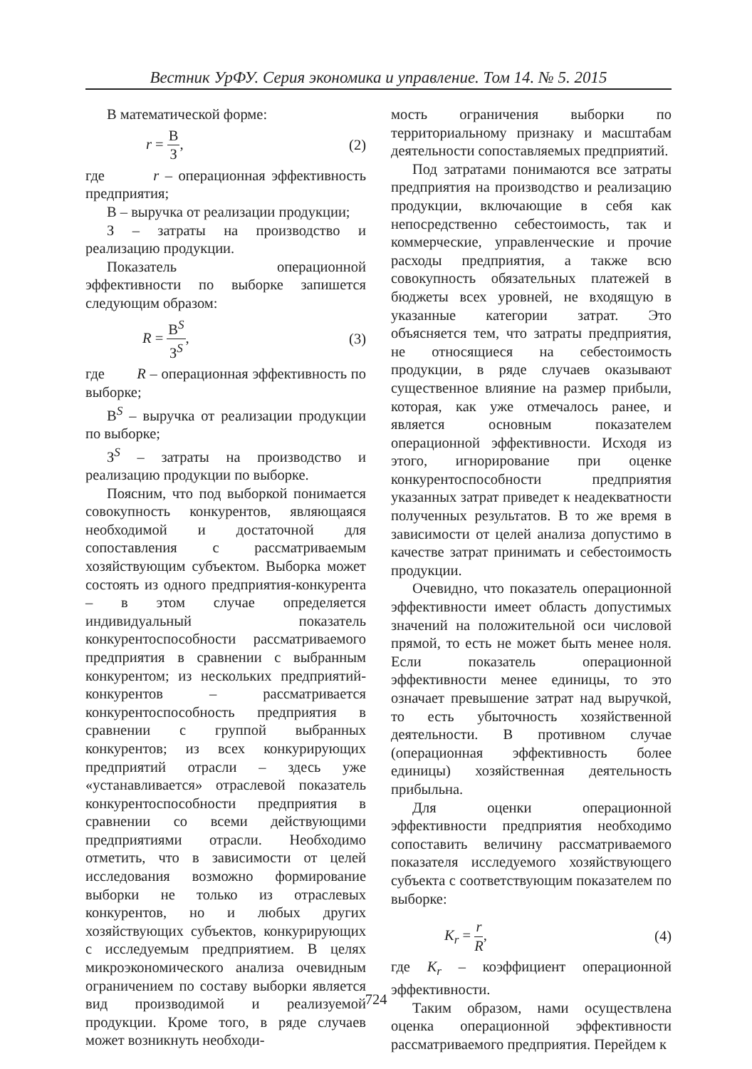Вестник УрФУ. Серия экономика и управление. Том 14. № 5. 2015
В математической форме:
r = В З, (2)
где r – операционная эффективность предприятия;
В – выручка от реализации продукции;
З – затраты на производство и реализацию продукции.
Показатель операционной эффективности по выборке запишется следующим образом:
R = В<sup>S</sup> З<sup>S</sup>, (3)
где R – операционная эффективность по выборке;
В<sup>S</sup> – выручка от реализации продукции по выборке;
З<sup>S</sup> – затраты на производство и реализацию продукции по выборке.
Поясним, что под выборкой понимается совокупность конкурентов, являющаяся необходимой и достаточной для сопоставления с рассматриваемым хозяйствующим субъектом. Выборка может состоять из одного предприятия-конкурента – в этом случае определяется индивидуальный показатель конкурентоспособности рассматриваемого предприятия в сравнении с выбранным конкурентом; из нескольких предприятий-конкурентов – рассматривается конкурентоспособность предприятия в сравнении с группой выбранных конкурентов; из всех конкурирующих предприятий отрасли – здесь уже «устанавливается» отраслевой показатель конкурентоспособности предприятия в сравнении со всеми действующими предприятиями отрасли. Необходимо отметить, что в зависимости от целей исследования возможно формирование выборки не только из отраслевых конкурентов, но и любых других хозяйствующих субъектов, конкурирующих с исследуемым предприятием. В целях микроэкономического анализа очевидным ограничением по составу выборки является вид производимой и реализуемой продукции. Кроме того, в ряде случаев может возникнуть необходи-
мость ограничения выборки по территориальному признаку и масштабам деятельности сопоставляемых предприятий.
Под затратами понимаются все затраты предприятия на производство и реализацию продукции, включающие в себя как непосредственно себестоимость, так и коммерческие, управленческие и прочие расходы предприятия, а также всю совокупность обязательных платежей в бюджеты всех уровней, не входящую в указанные категории затрат. Это объясняется тем, что затраты предприятия, не относящиеся на себестоимость продукции, в ряде случаев оказывают существенное влияние на размер прибыли, которая, как уже отмечалось ранее, и является основным показателем операционной эффективности. Исходя из этого, игнорирование при оценке конкурентоспособности предприятия указанных затрат приведет к неадекватности полученных результатов. В то же время в зависимости от целей анализа допустимо в качестве затрат принимать и себестоимость продукции.
Очевидно, что показатель операционной эффективности имеет область допустимых значений на положительной оси числовой прямой, то есть не может быть менее ноля. Если показатель операционной эффективности менее единицы, то это означает превышение затрат над выручкой, то есть убыточность хозяйственной деятельности. В противном случае (операционная эффективность более единицы) хозяйственная деятельность прибыльна.
Для оценки операционной эффективности предприятия необходимо сопоставить величину рассматриваемого показателя исследуемого хозяйствующего субъекта с соответствующим показателем по выборке:
K<sub>r</sub> = r R, (4)
где K<sub>r</sub> – коэффициент операционной эффективности.
Таким образом, нами осуществлена оценка операционной эффективности рассматриваемого предприятия. Перейдем к
724